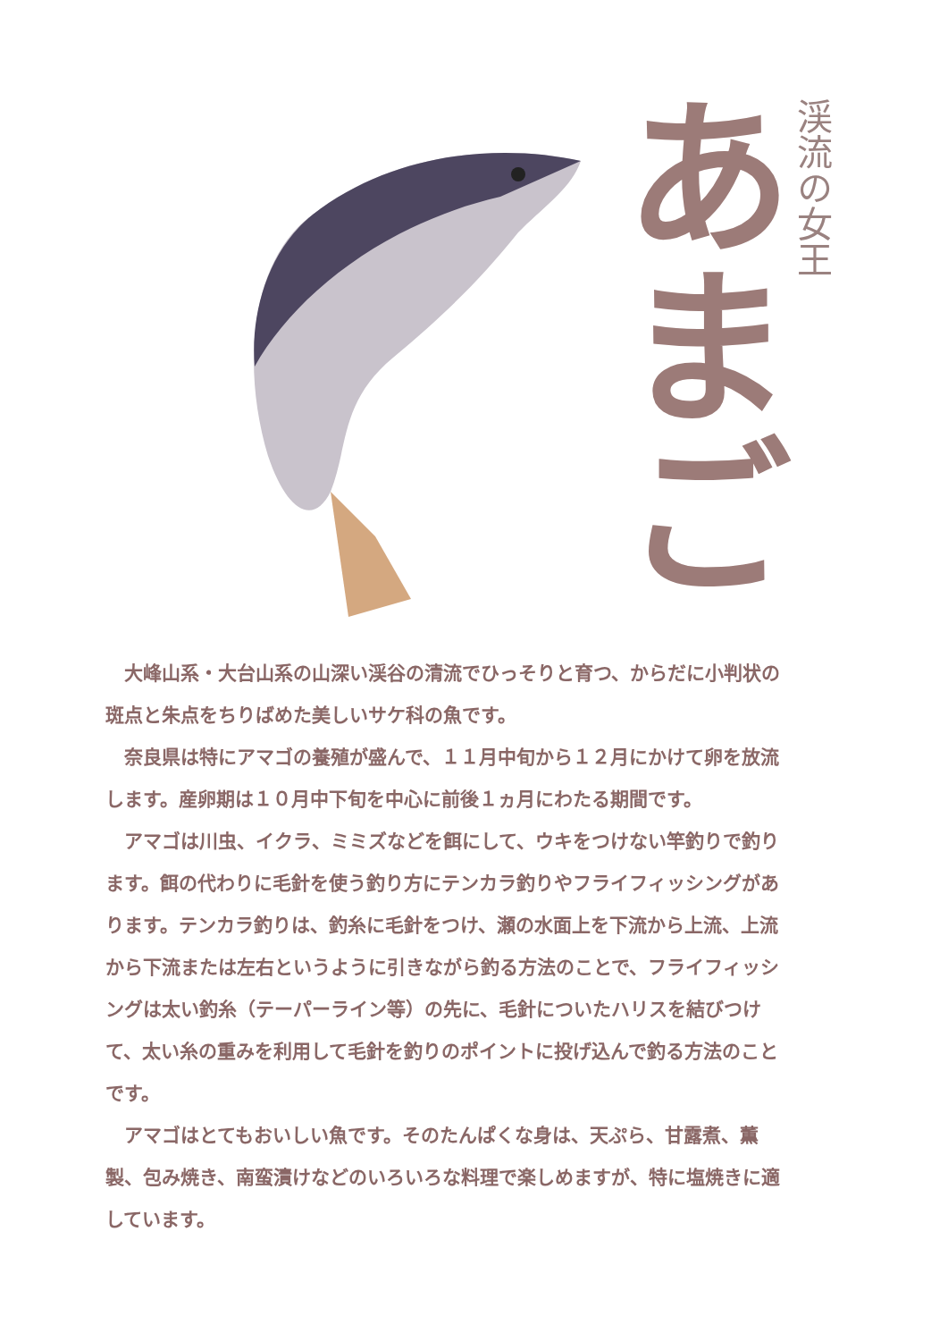渓流の女王
あまご
大峰山系・大台山系の山深い渓谷の清流でひっそりと育つ、からだに小判状の斑点と朱点をちりばめた美しいサケ科の魚です。
奈良県は特にアマゴの養殖が盛んで、１１月中旬から１２月にかけて卵を放流します。産卵期は１０月中下旬を中心に前後１ヵ月にわたる期間です。
アマゴは川虫、イクラ、ミミズなどを餌にして、ウキをつけない竿釣りで釣ります。餌の代わりに毛針を使う釣り方にテンカラ釣りやフライフィッシングがあります。テンカラ釣りは、釣糸に毛針をつけ、瀬の水面上を下流から上流、上流から下流または左右というように引きながら釣る方法のことで、フライフィッシングは太い釣糸（テーパーライン等）の先に、毛針についたハリスを結びつけて、太い糸の重みを利用して毛針を釣りのポイントに投げ込んで釣る方法のことです。
アマゴはとてもおいしい魚です。そのたんぱくな身は、天ぷら、甘露煮、薫製、包み焼き、南蛮漬けなどのいろいろな料理で楽しめますが、特に塩焼きに適しています。